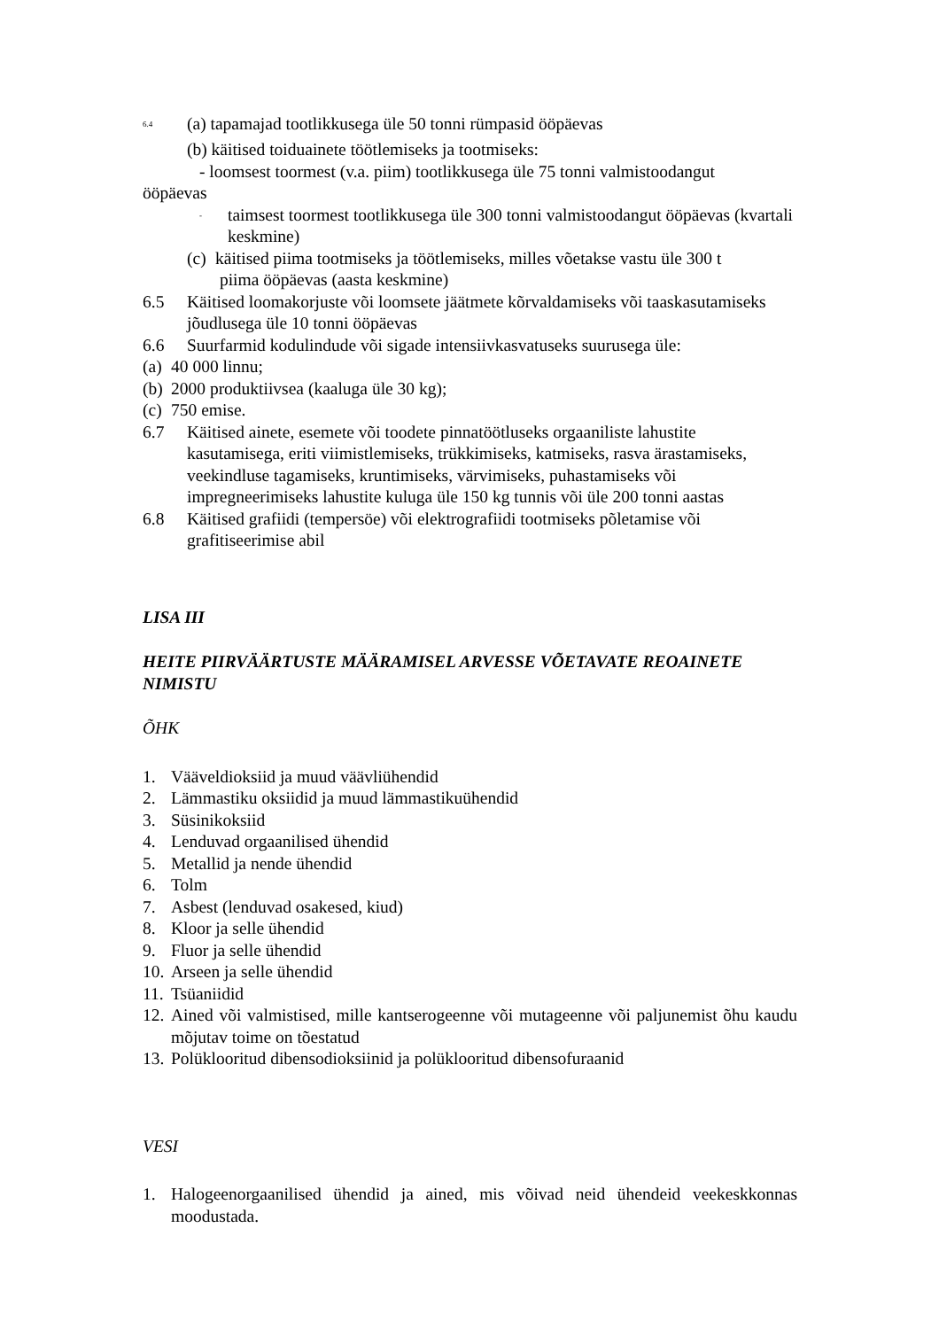<sup>6.4</sup> (a) tapamajad tootlikkusega üle 50 tonni rümpasid ööpäevas
(b) käitised toiduainete töötlemiseks ja tootmiseks:
- loomsest toormest (v.a. piim) tootlikkusega üle 75 tonni valmistoodangut
ööpäevas
<sup>-</sup> taimsest toormest tootlikkusega üle 300 tonni valmistoodangut ööpäevas (kvartali keskmine)
(c) käitised piima tootmiseks ja töötlemiseks, milles võetakse vastu üle 300 t
piima ööpäevas (aasta keskmine)
6.5 Käitised loomakorjuste või loomsete jäätmete kõrvaldamiseks või taaskasutamiseks jõudlusega üle 10 tonni ööpäevas
6.6 Suurfarmid kodulindude või sigade intensiivkasvatuseks suurusega üle:
(a) 40 000 linnu;
(b) 2000 produktiivsea (kaaluga üle 30 kg);
(c) 750 emise.
6.7 Käitised ainete, esemete või toodete pinnatöötluseks orgaaniliste lahustite kasutamisega, eriti viimistlemiseks, trükkimiseks, katmiseks, rasva ärastamiseks, veekindluse tagamiseks, kruntimiseks, värvimiseks, puhastamiseks või impregneerimiseks lahustite kuluga üle 150 kg tunnis või üle 200 tonni aastas
6.8 Käitised grafiidi (tempersöe) või elektrografiidi tootmiseks põletamise või grafitiseerimise abil
LISA III
HEITE PIIRVÄÄRTUSTE MÄÄRAMISEL ARVESSE VÕETAVATE REOAINETE NIMISTU
ÕHK
1. Vääveldioksiid ja muud väävliühendid
2. Lämmastiku oksiidid ja muud lämmastikuühendid
3. Süsinikoksiid
4. Lenduvad orgaanilised ühendid
5. Metallid ja nende ühendid
6. Tolm
7. Asbest (lenduvad osakesed, kiud)
8. Kloor ja selle ühendid
9. Fluor ja selle ühendid
10. Arseen ja selle ühendid
11. Tsüaniidid
12. Ained või valmistised, mille kantserogeenne või mutageenne või paljunemist õhu kaudu mõjutav toime on tõestatud
13. Polüklooritud dibensodioksiinid ja polüklooritud dibensofuraanid
VESI
1. Halogeenorgaanilised ühendid ja ained, mis võivad neid ühendeid veekeskkonnas moodustada.